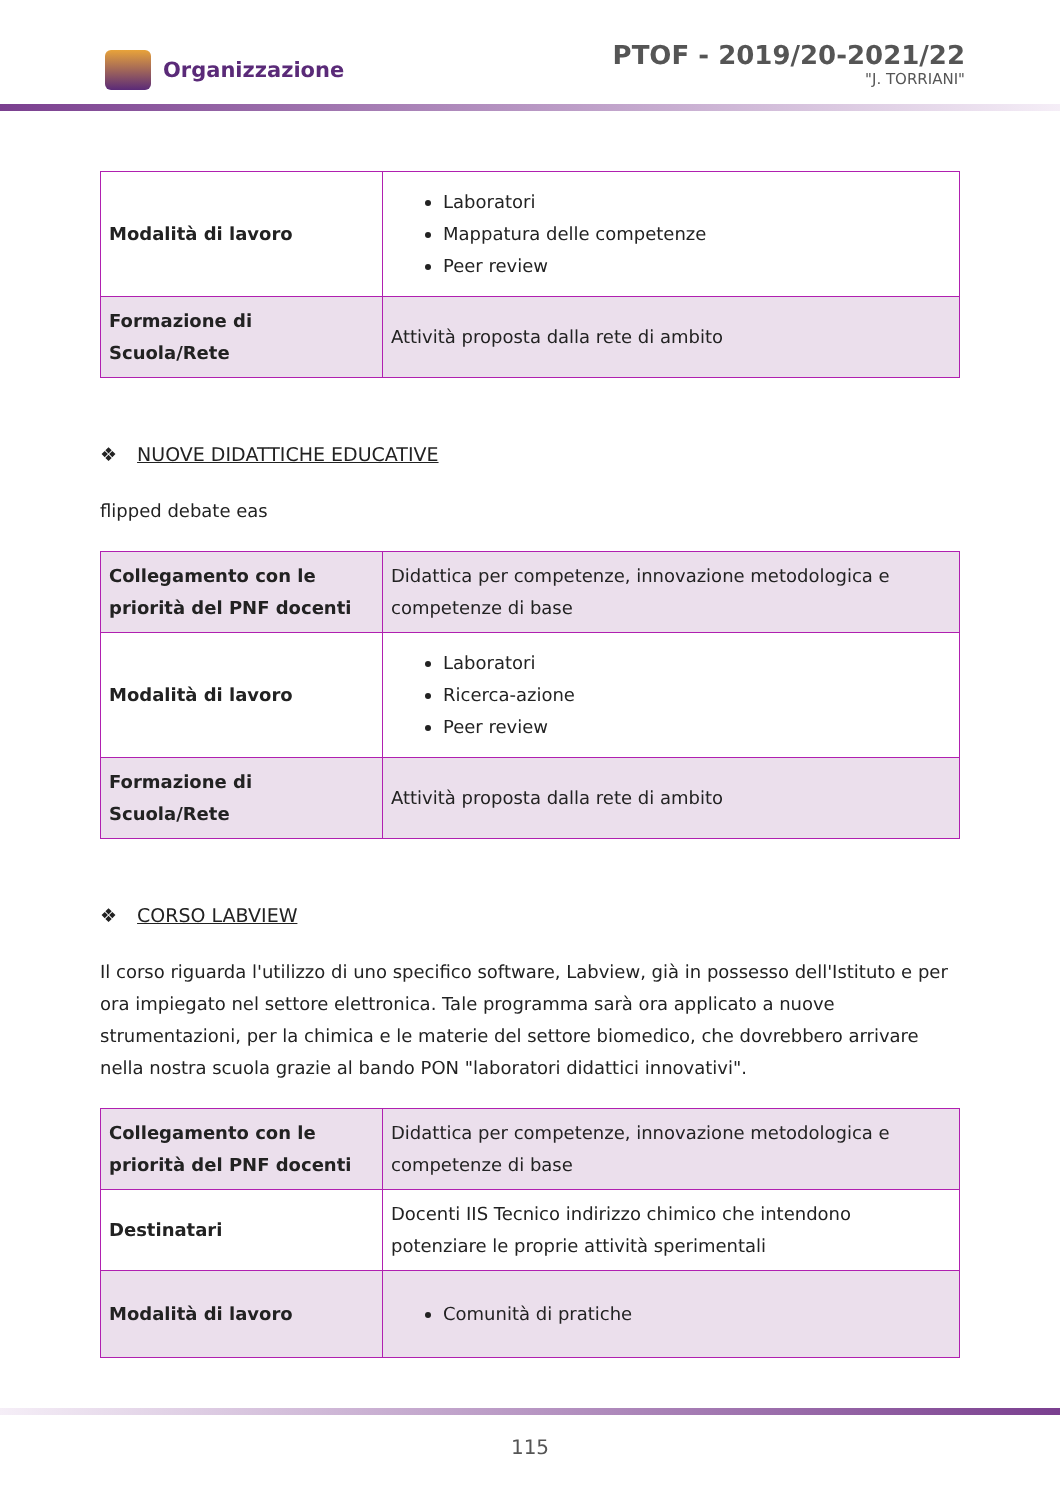Organizzazione
PTOF - 2019/20-2021/22
"J. TORRIANI"
| Modalità di lavoro | Laboratori Mappatura delle competenze Peer review |
| Formazione di Scuola/Rete | Attività proposta dalla rete di ambito |
❖ NUOVE DIDATTICHE EDUCATIVE
flipped debate eas
| Collegamento con le priorità del PNF docenti | Didattica per competenze, innovazione metodologica e competenze di base |
| Modalità di lavoro | Laboratori Ricerca-azione Peer review |
| Formazione di Scuola/Rete | Attività proposta dalla rete di ambito |
❖ CORSO LABVIEW
Il corso riguarda l'utilizzo di uno specifico software, Labview, già in possesso dell'Istituto e per ora impiegato nel settore elettronica. Tale programma sarà ora applicato a nuove strumentazioni, per la chimica e le materie del settore biomedico, che dovrebbero arrivare nella nostra scuola grazie al bando PON "laboratori didattici innovativi".
| Collegamento con le priorità del PNF docenti | Didattica per competenze, innovazione metodologica e competenze di base |
| Destinatari | Docenti IIS Tecnico indirizzo chimico che intendono potenziare le proprie attività sperimentali |
| Modalità di lavoro | Comunità di pratiche |
115